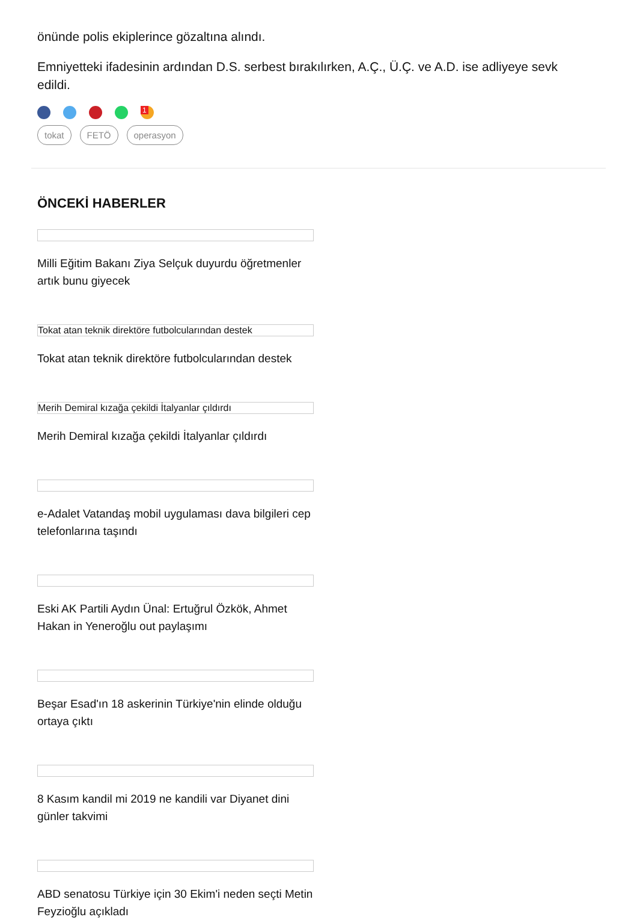önünde polis ekiplerince gözaltına alındı.
Emniyetteki ifadesinin ardından D.S. serbest bırakılırken, A.Ç., Ü.Ç. ve A.D. ise adliyeye sevk edildi.
<sup>1</sup>
tokat FETÖ operasyon
ÖNCEKİ HABERLER
Milli Eğitim Bakanı Ziya Selçuk duyurdu öğretmenler artık bunu giyecek
Tokat atan teknik direktöre futbolcularından destek
Tokat atan teknik direktöre futbolcularından destek
Merih Demiral kızağa çekildi İtalyanlar çıldırdı
Merih Demiral kızağa çekildi İtalyanlar çıldırdı
e-Adalet Vatandaş mobil uygulaması dava bilgileri cep telefonlarına taşındı
Eski AK Partili Aydın Ünal: Ertuğrul Özkök, Ahmet Hakan in Yeneroğlu out paylaşımı
Beşar Esad'ın 18 askerinin Türkiye'nin elinde olduğu ortaya çıktı
8 Kasım kandil mi 2019 ne kandili var Diyanet dini günler takvimi
ABD senatosu Türkiye için 30 Ekim'i neden seçti Metin Feyzioğlu açıkladı